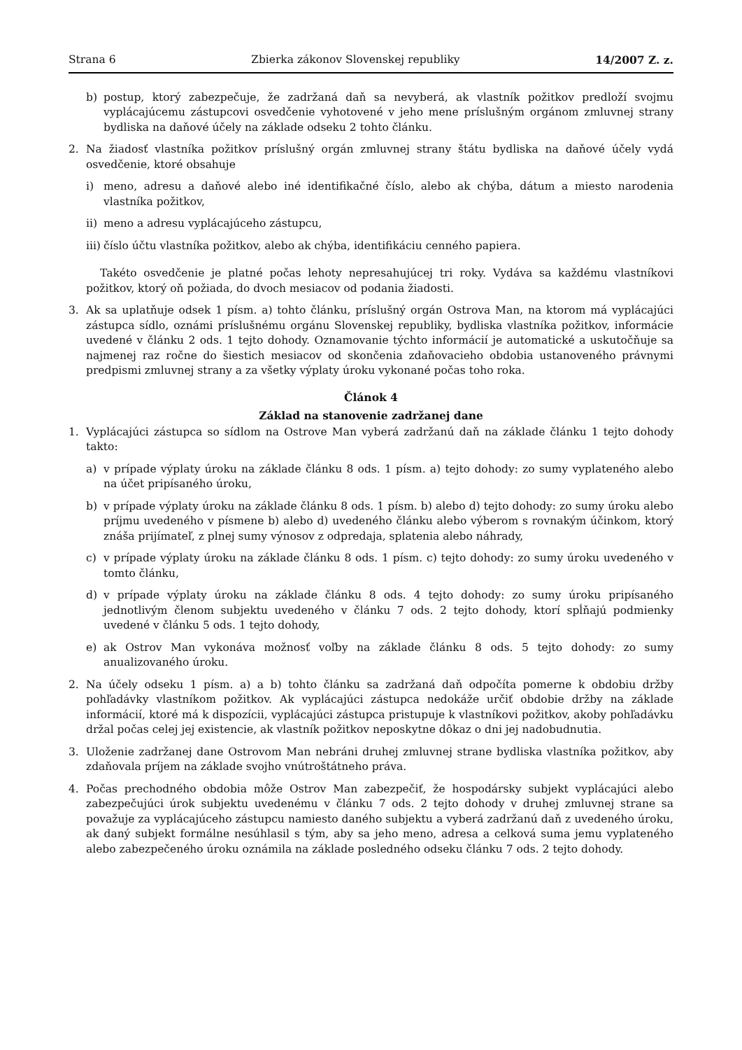Strana 6 Zbierka zákonov Slovenskej republiky 14/2007 Z. z.
b) postup, ktorý zabezpečuje, že zadržaná daň sa nevyberá, ak vlastník požitkov predloží svojmu vyplácajúcemu zástupcovi osvedčenie vyhotovené v jeho mene príslušným orgánom zmluvnej strany bydliska na daňové účely na základe odseku 2 tohto článku.
2. Na žiadosť vlastníka požitkov príslušný orgán zmluvnej strany štátu bydliska na daňové účely vydá osvedčenie, ktoré obsahuje
i) meno, adresu a daňové alebo iné identifikačné číslo, alebo ak chýba, dátum a miesto narodenia vlastníka požitkov,
ii) meno a adresu vyplácajúceho zástupcu,
iii) číslo účtu vlastníka požitkov, alebo ak chýba, identifikáciu cenného papiera.
Takéto osvedčenie je platné počas lehoty nepresahujúcej tri roky. Vydáva sa každému vlastníkovi požitkov, ktorý oň požiada, do dvoch mesiacov od podania žiadosti.
3. Ak sa uplatňuje odsek 1 písm. a) tohto článku, príslušný orgán Ostrova Man, na ktorom má vyplácajúci zástupca sídlo, oznámi príslušnému orgánu Slovenskej republiky, bydliska vlastníka požitkov, informácie uvedené v článku 2 ods. 1 tejto dohody. Oznamovanie týchto informácií je automatické a uskutočňuje sa najmenej raz ročne do šiestich mesiacov od skončenia zdaňovacieho obdobia ustanoveného právnymi predpismi zmluvnej strany a za všetky výplaty úroku vykonané počas toho roka.
Článok 4
Základ na stanovenie zadržanej dane
1. Vyplácajúci zástupca so sídlom na Ostrove Man vyberá zadržanú daň na základe článku 1 tejto dohody takto:
a) v prípade výplaty úroku na základe článku 8 ods. 1 písm. a) tejto dohody: zo sumy vyplateného alebo na účet pripísaného úroku,
b) v prípade výplaty úroku na základe článku 8 ods. 1 písm. b) alebo d) tejto dohody: zo sumy úroku alebo príjmu uvedeného v písmene b) alebo d) uvedeného článku alebo výberom s rovnakým účinkom, ktorý znáša prijímateľ, z plnej sumy výnosov z odpredaja, splatenia alebo náhrady,
c) v prípade výplaty úroku na základe článku 8 ods. 1 písm. c) tejto dohody: zo sumy úroku uvedeného v tomto článku,
d) v prípade výplaty úroku na základe článku 8 ods. 4 tejto dohody: zo sumy úroku pripísaného jednotlivým členom subjektu uvedeného v článku 7 ods. 2 tejto dohody, ktorí spĺňajú podmienky uvedené v článku 5 ods. 1 tejto dohody,
e) ak Ostrov Man vykonáva možnosť voľby na základe článku 8 ods. 5 tejto dohody: zo sumy anualizovaného úroku.
2. Na účely odseku 1 písm. a) a b) tohto článku sa zadržaná daň odpočíta pomerne k obdobiu držby pohľadávky vlastníkom požitkov. Ak vyplácajúci zástupca nedokáže určiť obdobie držby na základe informácií, ktoré má k dispozícii, vyplácajúci zástupca pristupuje k vlastníkovi požitkov, akoby pohľadávku držal počas celej jej existencie, ak vlastník požitkov neposkytne dôkaz o dni jej nadobudnutia.
3. Uloženie zadržanej dane Ostrovom Man nebráni druhej zmluvnej strane bydliska vlastníka požitkov, aby zdaňovala príjem na základe svojho vnútroštátneho práva.
4. Počas prechodného obdobia môže Ostrov Man zabezpečiť, že hospodársky subjekt vyplácajúci alebo zabezpečujúci úrok subjektu uvedenému v článku 7 ods. 2 tejto dohody v druhej zmluvnej strane sa považuje za vyplácajúceho zástupcu namiesto daného subjektu a vyberá zadržanú daň z uvedeného úroku, ak daný subjekt formálne nesúhlasil s tým, aby sa jeho meno, adresa a celková suma jemu vyplateného alebo zabezpečeného úroku oznámila na základe posledného odseku článku 7 ods. 2 tejto dohody.